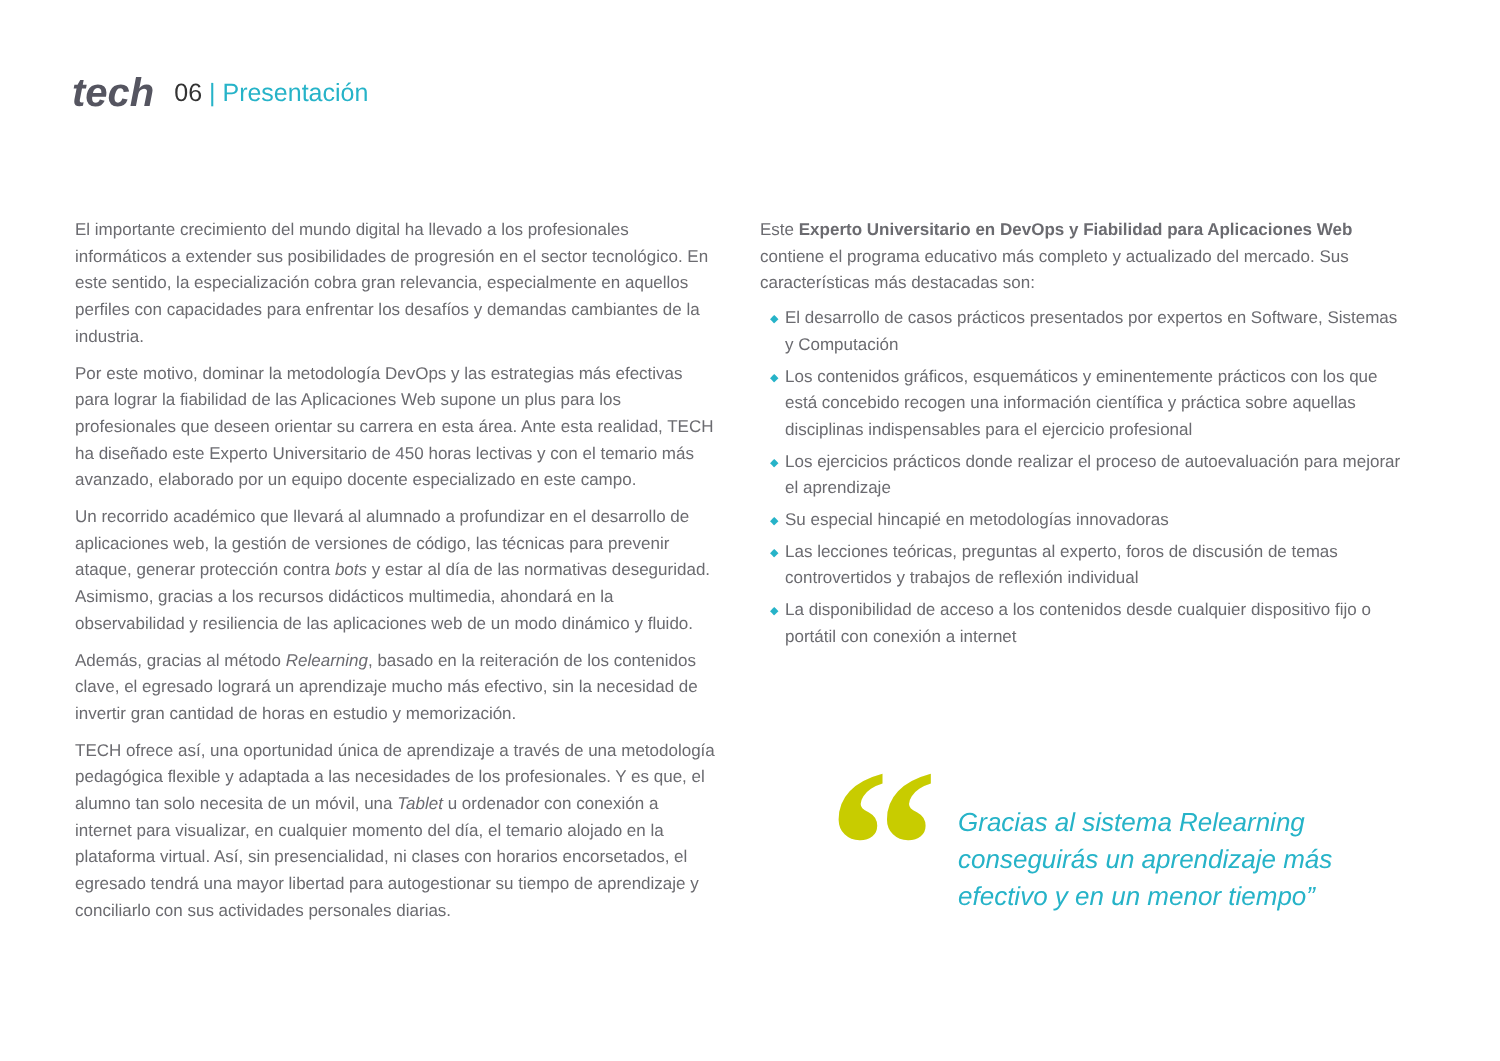tech 06 | Presentación
El importante crecimiento del mundo digital ha llevado a los profesionales informáticos a extender sus posibilidades de progresión en el sector tecnológico. En este sentido, la especialización cobra gran relevancia, especialmente en aquellos perfiles con capacidades para enfrentar los desafíos y demandas cambiantes de la industria.
Por este motivo, dominar la metodología DevOps y las estrategias más efectivas para lograr la fiabilidad de las Aplicaciones Web supone un plus para los profesionales que deseen orientar su carrera en esta área. Ante esta realidad, TECH ha diseñado este Experto Universitario de 450 horas lectivas y con el temario más avanzado, elaborado por un equipo docente especializado en este campo.
Un recorrido académico que llevará al alumnado a profundizar en el desarrollo de aplicaciones web, la gestión de versiones de código, las técnicas para prevenir ataque, generar protección contra bots y estar al día de las normativas deseguridad. Asimismo, gracias a los recursos didácticos multimedia, ahondará en la observabilidad y resiliencia de las aplicaciones web de un modo dinámico y fluido.
Además, gracias al método Relearning, basado en la reiteración de los contenidos clave, el egresado logrará un aprendizaje mucho más efectivo, sin la necesidad de invertir gran cantidad de horas en estudio y memorización.
TECH ofrece así, una oportunidad única de aprendizaje a través de una metodología pedagógica flexible y adaptada a las necesidades de los profesionales. Y es que, el alumno tan solo necesita de un móvil, una Tablet u ordenador con conexión a internet para visualizar, en cualquier momento del día, el temario alojado en la plataforma virtual. Así, sin presencialidad, ni clases con horarios encorsetados, el egresado tendrá una mayor libertad para autogestionar su tiempo de aprendizaje y conciliarlo con sus actividades personales diarias.
Este Experto Universitario en DevOps y Fiabilidad para Aplicaciones Web contiene el programa educativo más completo y actualizado del mercado. Sus características más destacadas son:
◆ El desarrollo de casos prácticos presentados por expertos en Software, Sistemas y Computación
◆ Los contenidos gráficos, esquemáticos y eminentemente prácticos con los que está concebido recogen una información científica y práctica sobre aquellas disciplinas indispensables para el ejercicio profesional
◆ Los ejercicios prácticos donde realizar el proceso de autoevaluación para mejorar el aprendizaje
◆ Su especial hincapié en metodologías innovadoras
◆ Las lecciones teóricas, preguntas al experto, foros de discusión de temas controvertidos y trabajos de reflexión individual
◆ La disponibilidad de acceso a los contenidos desde cualquier dispositivo fijo o portátil con conexión a internet
“
Gracias al sistema Relearning
conseguirás un aprendizaje más
efectivo y en un menor tiempo”